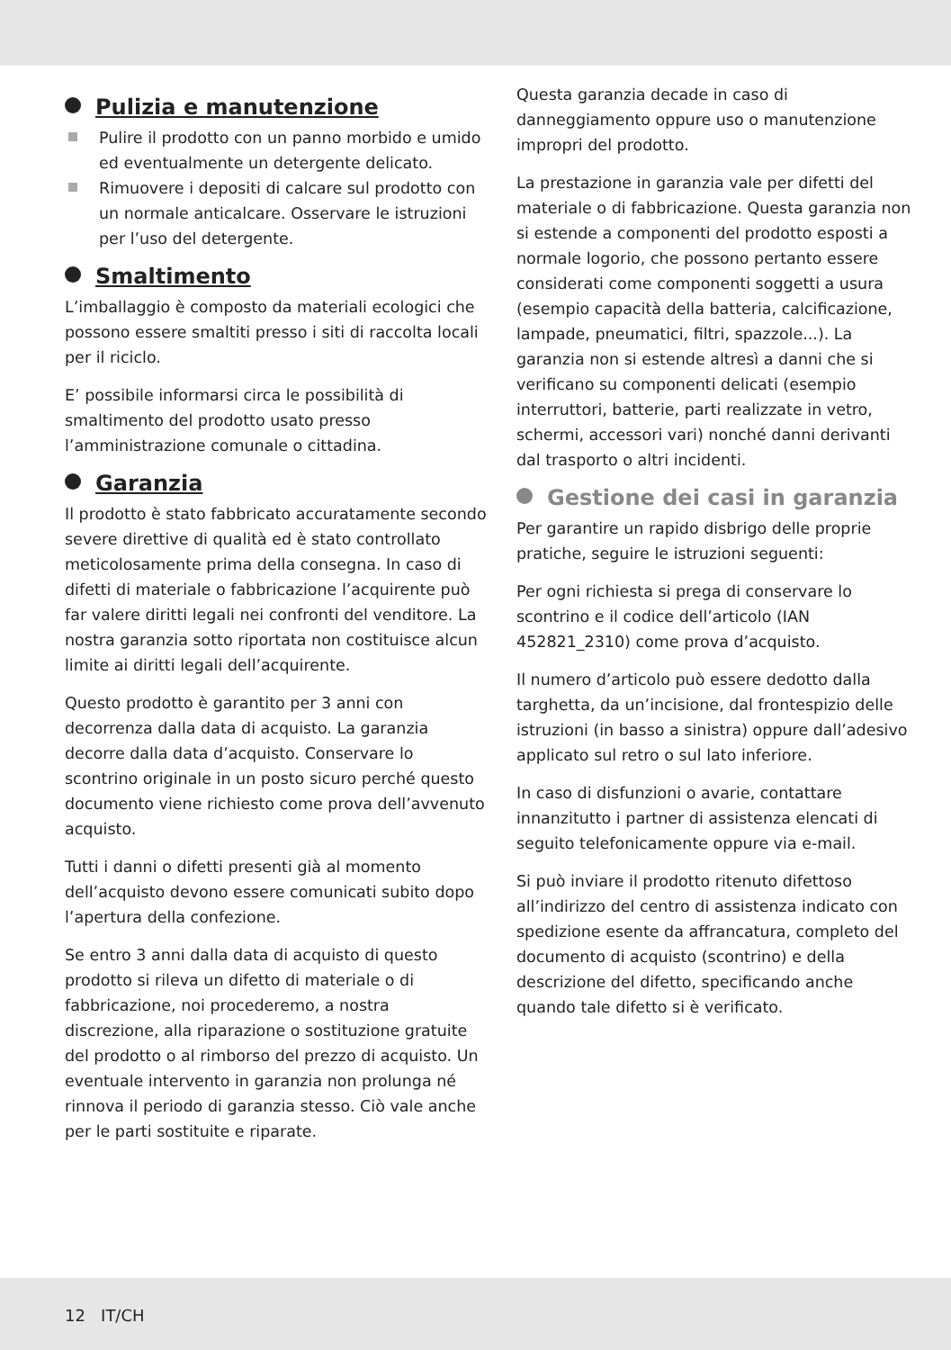Pulizia e manutenzione
Pulire il prodotto con un panno morbido e umido ed eventualmente un detergente delicato.
Rimuovere i depositi di calcare sul prodotto con un normale anticalcare. Osservare le istruzioni per l’uso del detergente.
Smaltimento
L’imballaggio è composto da materiali ecologici che possono essere smaltiti presso i siti di raccolta locali per il riciclo.
E’ possibile informarsi circa le possibilità di smaltimento del prodotto usato presso l’amministrazione comunale o cittadina.
Garanzia
Il prodotto è stato fabbricato accuratamente secondo severe direttive di qualità ed è stato controllato meticolosamente prima della consegna. In caso di difetti di materiale o fabbricazione l’acquirente può far valere diritti legali nei confronti del venditore. La nostra garanzia sotto riportata non costituisce alcun limite ai diritti legali dell’acquirente.
Questo prodotto è garantito per 3 anni con decorrenza dalla data di acquisto. La garanzia decorre dalla data d’acquisto. Conservare lo scontrino originale in un posto sicuro perché questo documento viene richiesto come prova dell’avvenuto acquisto.
Tutti i danni o difetti presenti già al momento dell’acquisto devono essere comunicati subito dopo l’apertura della confezione.
Se entro 3 anni dalla data di acquisto di questo prodotto si rileva un difetto di materiale o di fabbricazione, noi procederemo, a nostra discrezione, alla riparazione o sostituzione gratuite del prodotto o al rimborso del prezzo di acquisto. Un eventuale intervento in garanzia non prolunga né rinnova il periodo di garanzia stesso. Ciò vale anche per le parti sostituite e riparate.
Questa garanzia decade in caso di danneggiamento oppure uso o manutenzione impropri del prodotto.
La prestazione in garanzia vale per difetti del materiale o di fabbricazione. Questa garanzia non si estende a componenti del prodotto esposti a normale logorio, che possono pertanto essere considerati come componenti soggetti a usura (esempio capacità della batteria, calcificazione, lampade, pneumatici, filtri, spazzole...). La garanzia non si estende altresì a danni che si verificano su componenti delicati (esempio interruttori, batterie, parti realizzate in vetro, schermi, accessori vari) nonché danni derivanti dal trasporto o altri incidenti.
Gestione dei casi in garanzia
Per garantire un rapido disbrigo delle proprie pratiche, seguire le istruzioni seguenti:
Per ogni richiesta si prega di conservare lo scontrino e il codice dell’articolo (IAN 452821_2310) come prova d’acquisto.
Il numero d’articolo può essere dedotto dalla targhetta, da un’incisione, dal frontespizio delle istruzioni (in basso a sinistra) oppure dall’adesivo applicato sul retro o sul lato inferiore.
In caso di disfunzioni o avarie, contattare innanzitutto i partner di assistenza elencati di seguito telefonicamente oppure via e-mail.
Si può inviare il prodotto ritenuto difettoso all’indirizzo del centro di assistenza indicato con spedizione esente da affrancatura, completo del documento di acquisto (scontrino) e della descrizione del difetto, specificando anche quando tale difetto si è verificato.
12 IT/CH